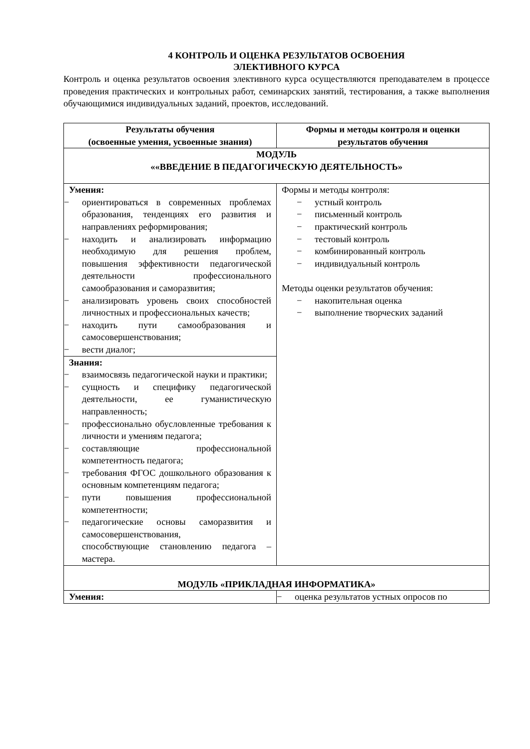4 КОНТРОЛЬ И ОЦЕНКА РЕЗУЛЬТАТОВ ОСВОЕНИЯ
ЭЛЕКТИВНОГО КУРСА
Контроль и оценка результатов освоения элективного курса осуществляются преподавателем в процессе проведения практических и контрольных работ, семинарских занятий, тестирования, а также выполнения обучающимися индивидуальных заданий, проектов, исследований.
| Результаты обучения (освоенные умения, усвоенные знания) | Формы и методы контроля и оценки результатов обучения |
| --- | --- |
| МОДУЛЬ ««ВВЕДЕНИЕ В ПЕДАГОГИЧЕСКУЮ ДЕЯТЕЛЬНОСТЬ» | |
| Умения: − ориентироваться в современных проблемах образования, тенденциях его развития и направлениях реформирования; − находить и анализировать информацию необходимую для решения проблем, повышения эффективности педагогической деятельности профессионального самообразования и саморазвития; − анализировать уровень своих способностей личностных и профессиональных качеств; − находить пути самообразования и самосовершенствования; − вести диалог; | Формы и методы контроля: − устный контроль − письменный контроль − практический контроль − тестовый контроль − комбинированный контроль − индивидуальный контроль Методы оценки результатов обучения: − накопительная оценка − выполнение творческих заданий |
| Знания: − взаимосвязь педагогической науки и практики; − сущность и специфику педагогической деятельности, ее гуманистическую направленность; − профессионально обусловленные требования к личности и умениям педагога; − составляющие профессиональной компетентность педагога; − требования ФГОС дошкольного образования к основным компетенциям педагога; − пути повышения профессиональной компетентности; − педагогические основы саморазвития и самосовершенствования, способствующие становлению педагога – мастера. | |
| МОДУЛЬ «ПРИКЛАДНАЯ ИНФОРМАТИКА» | |
| Умения: | − оценка результатов устных опросов по |